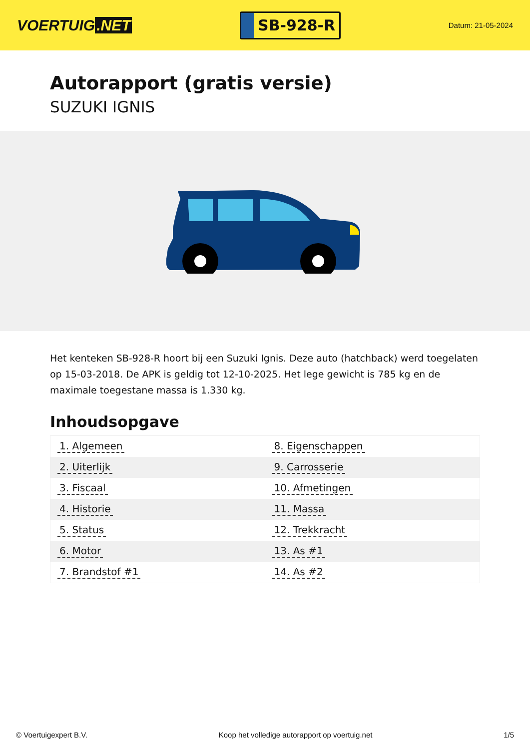VOERTUIG.NET
SB-928-R
Datum: 21-05-2024
Autorapport (gratis versie)
SUZUKI IGNIS
Het kenteken SB-928-R hoort bij een Suzuki Ignis. Deze auto (hatchback) werd toegelaten op 15-03-2018. De APK is geldig tot 12-10-2025. Het lege gewicht is 785 kg en de maximale toegestane massa is 1.330 kg.
Inhoudsopgave
| 1. Algemeen | 8. Eigenschappen |
| 2. Uiterlijk | 9. Carrosserie |
| 3. Fiscaal | 10. Afmetingen |
| 4. Historie | 11. Massa |
| 5. Status | 12. Trekkracht |
| 6. Motor | 13. As #1 |
| 7. Brandstof #1 | 14. As #2 |
© Voertuigexpert B.V. Koop het volledige autorapport op voertuig.net 1/5